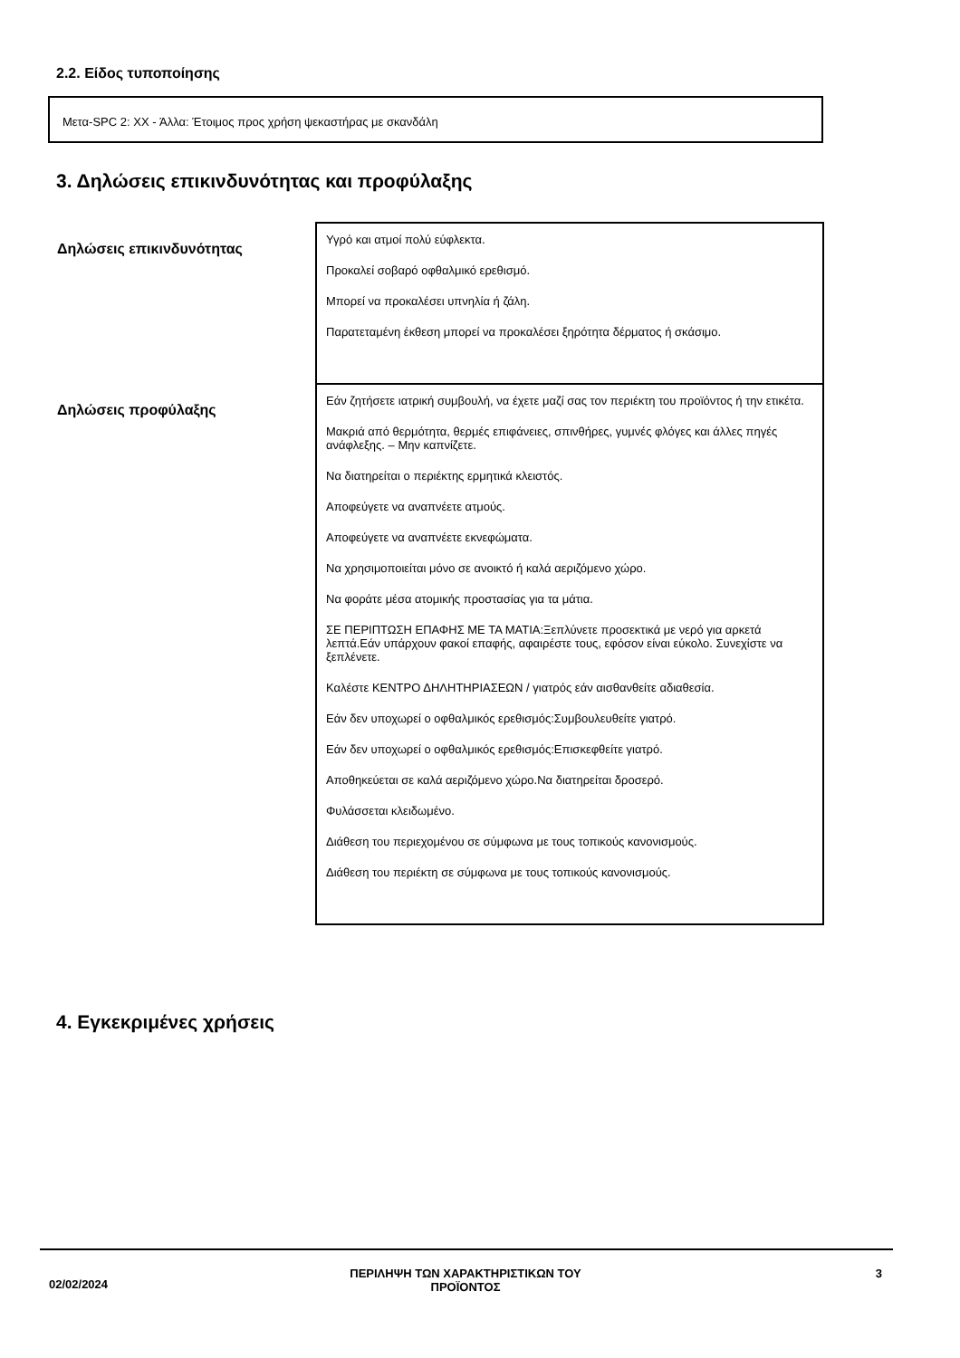2.2. Είδος τυποποίησης
Μετα-SPC 2: XX - Άλλα: Έτοιμος προς χρήση ψεκαστήρας με σκανδάλη
3. Δηλώσεις επικινδυνότητας και προφύλαξης
| Δηλώσεις επικινδυνότητας | Υγρό και ατμοί πολύ εύφλεκτα. Προκαλεί σοβαρό οφθαλμικό ερεθισμό. Μπορεί να προκαλέσει υπνηλία ή ζάλη. Παρατεταμένη έκθεση μπορεί να προκαλέσει ξηρότητα δέρματος ή σκάσιμο. |
| Δηλώσεις προφύλαξης | Εάν ζητήσετε ιατρική συμβουλή, να έχετε μαζί σας τον περιέκτη του προϊόντος ή την ετικέτα. Μακριά από θερμότητα, θερμές επιφάνειες, σπινθήρες, γυμνές φλόγες και άλλες πηγές ανάφλεξης. – Μην καπνίζετε. Να διατηρείται ο περιέκτης ερμητικά κλειστός. Αποφεύγετε να αναπνέετε ατμούς. Αποφεύγετε να αναπνέετε εκνεφώματα. Να χρησιμοποιείται μόνο σε ανοικτό ή καλά αεριζόμενο χώρο. Να φοράτε μέσα ατομικής προστασίας για τα μάτια. ΣΕ ΠΕΡΙΠΤΩΣΗ ΕΠΑΦΗΣ ΜΕ ΤΑ ΜΑΤΙΑ:Ξεπλύνετε προσεκτικά με νερό για αρκετά λεπτά.Εάν υπάρχουν φακοί επαφής, αφαιρέστε τους, εφόσον είναι εύκολο. Συνεχίστε να ξεπλένετε. Καλέστε ΚΕΝΤΡΟ ΔΗΛΗΤΗΡΙΑΣΕΩΝ / γιατρός εάν αισθανθείτε αδιαθεσία. Εάν δεν υποχωρεί ο οφθαλμικός ερεθισμός:Συμβουλευθείτε γιατρό. Εάν δεν υποχωρεί ο οφθαλμικός ερεθισμός:Επισκεφθείτε γιατρό. Αποθηκεύεται σε καλά αεριζόμενο χώρο.Να διατηρείται δροσερό. Φυλάσσεται κλειδωμένο. Διάθεση του περιεχομένου σε σύμφωνα με τους τοπικούς κανονισμούς. Διάθεση του περιέκτη σε σύμφωνα με τους τοπικούς κανονισμούς. |
4. Εγκεκριμένες χρήσεις
02/02/2024
ΠΕΡΙΛΗΨΗ ΤΩΝ ΧΑΡΑΚΤΗΡΙΣΤΙΚΩΝ ΤΟΥ
ΠΡΟΪΟΝΤΟΣ
3